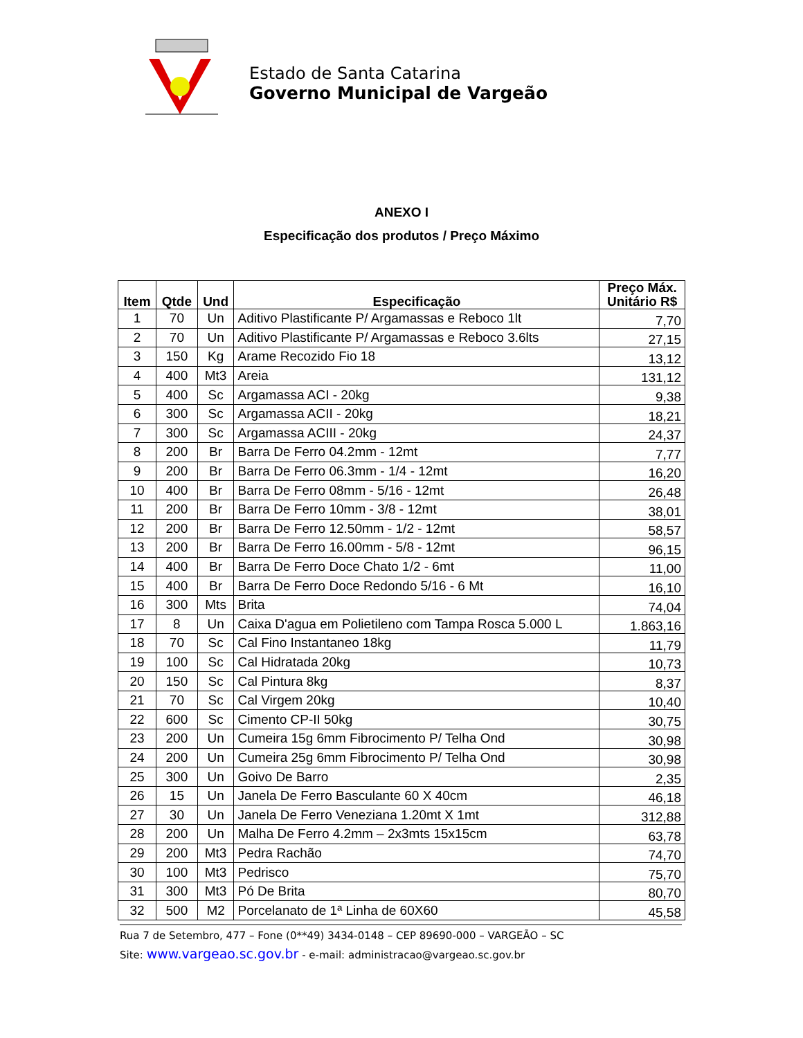Estado de Santa Catarina
Governo Municipal de Vargeão
ANEXO I
Especificação dos produtos / Preço Máximo
| Item | Qtde | Und | Especificação | Preço Máx. Unitário R$ |
| --- | --- | --- | --- | --- |
| 1 | 70 | Un | Aditivo Plastificante P/ Argamassas e Reboco 1lt | 7,70 |
| 2 | 70 | Un | Aditivo Plastificante P/ Argamassas e Reboco 3.6lts | 27,15 |
| 3 | 150 | Kg | Arame Recozido Fio 18 | 13,12 |
| 4 | 400 | Mt3 | Areia | 131,12 |
| 5 | 400 | Sc | Argamassa ACI - 20kg | 9,38 |
| 6 | 300 | Sc | Argamassa ACII - 20kg | 18,21 |
| 7 | 300 | Sc | Argamassa ACIII - 20kg | 24,37 |
| 8 | 200 | Br | Barra De Ferro 04.2mm - 12mt | 7,77 |
| 9 | 200 | Br | Barra De Ferro 06.3mm - 1/4 - 12mt | 16,20 |
| 10 | 400 | Br | Barra De Ferro 08mm - 5/16 - 12mt | 26,48 |
| 11 | 200 | Br | Barra De Ferro 10mm - 3/8 - 12mt | 38,01 |
| 12 | 200 | Br | Barra De Ferro 12.50mm - 1/2 - 12mt | 58,57 |
| 13 | 200 | Br | Barra De Ferro 16.00mm - 5/8 - 12mt | 96,15 |
| 14 | 400 | Br | Barra De Ferro Doce Chato 1/2 - 6mt | 11,00 |
| 15 | 400 | Br | Barra De Ferro Doce Redondo 5/16 - 6 Mt | 16,10 |
| 16 | 300 | Mts | Brita | 74,04 |
| 17 | 8 | Un | Caixa D'agua em Polietileno com Tampa Rosca 5.000 L | 1.863,16 |
| 18 | 70 | Sc | Cal Fino Instantaneo 18kg | 11,79 |
| 19 | 100 | Sc | Cal Hidratada 20kg | 10,73 |
| 20 | 150 | Sc | Cal Pintura 8kg | 8,37 |
| 21 | 70 | Sc | Cal Virgem 20kg | 10,40 |
| 22 | 600 | Sc | Cimento CP-II 50kg | 30,75 |
| 23 | 200 | Un | Cumeira 15g 6mm Fibrocimento P/ Telha Ond | 30,98 |
| 24 | 200 | Un | Cumeira 25g 6mm Fibrocimento P/ Telha Ond | 30,98 |
| 25 | 300 | Un | Goivo De Barro | 2,35 |
| 26 | 15 | Un | Janela De Ferro Basculante 60 X 40cm | 46,18 |
| 27 | 30 | Un | Janela De Ferro Veneziana 1.20mt X 1mt | 312,88 |
| 28 | 200 | Un | Malha De Ferro 4.2mm – 2x3mts 15x15cm | 63,78 |
| 29 | 200 | Mt3 | Pedra Rachão | 74,70 |
| 30 | 100 | Mt3 | Pedrisco | 75,70 |
| 31 | 300 | Mt3 | Pó De Brita | 80,70 |
| 32 | 500 | M2 | Porcelanato de 1ª Linha de 60X60 | 45,58 |
Rua 7 de Setembro, 477 – Fone (0**49) 3434-0148 – CEP 89690-000 – VARGEÃO – SC
Site: www.vargeao.sc.gov.br - e-mail: administracao@vargeao.sc.gov.br